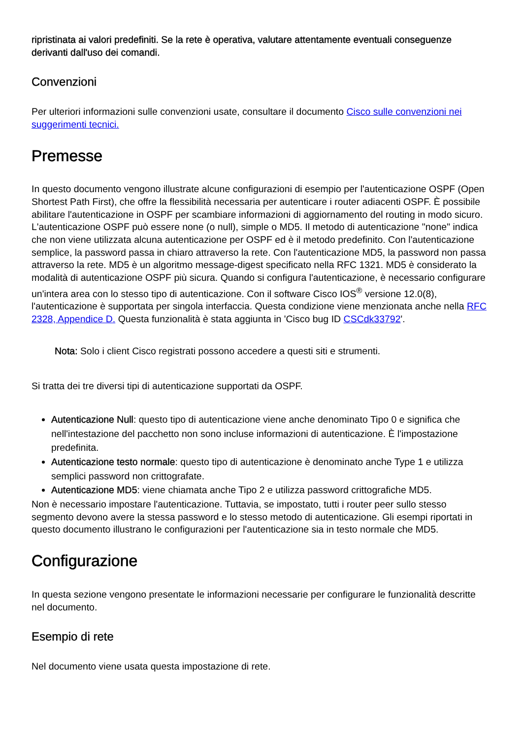ripristinata ai valori predefiniti. Se la rete è operativa, valutare attentamente eventuali conseguenze derivanti dall'uso dei comandi.
Convenzioni
Per ulteriori informazioni sulle convenzioni usate, consultare il documento Cisco sulle convenzioni nei suggerimenti tecnici.
Premesse
In questo documento vengono illustrate alcune configurazioni di esempio per l'autenticazione OSPF (Open Shortest Path First), che offre la flessibilità necessaria per autenticare i router adiacenti OSPF. È possibile abilitare l'autenticazione in OSPF per scambiare informazioni di aggiornamento del routing in modo sicuro. L'autenticazione OSPF può essere none (o null), simple o MD5. Il metodo di autenticazione "none" indica che non viene utilizzata alcuna autenticazione per OSPF ed è il metodo predefinito. Con l'autenticazione semplice, la password passa in chiaro attraverso la rete. Con l'autenticazione MD5, la password non passa attraverso la rete. MD5 è un algoritmo message-digest specificato nella RFC 1321. MD5 è considerato la modalità di autenticazione OSPF più sicura. Quando si configura l'autenticazione, è necessario configurare un'intera area con lo stesso tipo di autenticazione. Con il software Cisco IOS<sup>®</sup> versione 12.0(8), l'autenticazione è supportata per singola interfaccia. Questa condizione viene menzionata anche nella RFC 2328, Appendice D. Questa funzionalità è stata aggiunta in 'Cisco bug ID CSCdk33792'.
Nota: Solo i client Cisco registrati possono accedere a questi siti e strumenti.
Si tratta dei tre diversi tipi di autenticazione supportati da OSPF.
Autenticazione Null: questo tipo di autenticazione viene anche denominato Tipo 0 e significa che nell'intestazione del pacchetto non sono incluse informazioni di autenticazione. È l'impostazione predefinita.
Autenticazione testo normale: questo tipo di autenticazione è denominato anche Type 1 e utilizza semplici password non crittografate.
Autenticazione MD5: viene chiamata anche Tipo 2 e utilizza password crittografiche MD5.
Non è necessario impostare l'autenticazione. Tuttavia, se impostato, tutti i router peer sullo stesso segmento devono avere la stessa password e lo stesso metodo di autenticazione. Gli esempi riportati in questo documento illustrano le configurazioni per l'autenticazione sia in testo normale che MD5.
Configurazione
In questa sezione vengono presentate le informazioni necessarie per configurare le funzionalità descritte nel documento.
Esempio di rete
Nel documento viene usata questa impostazione di rete.